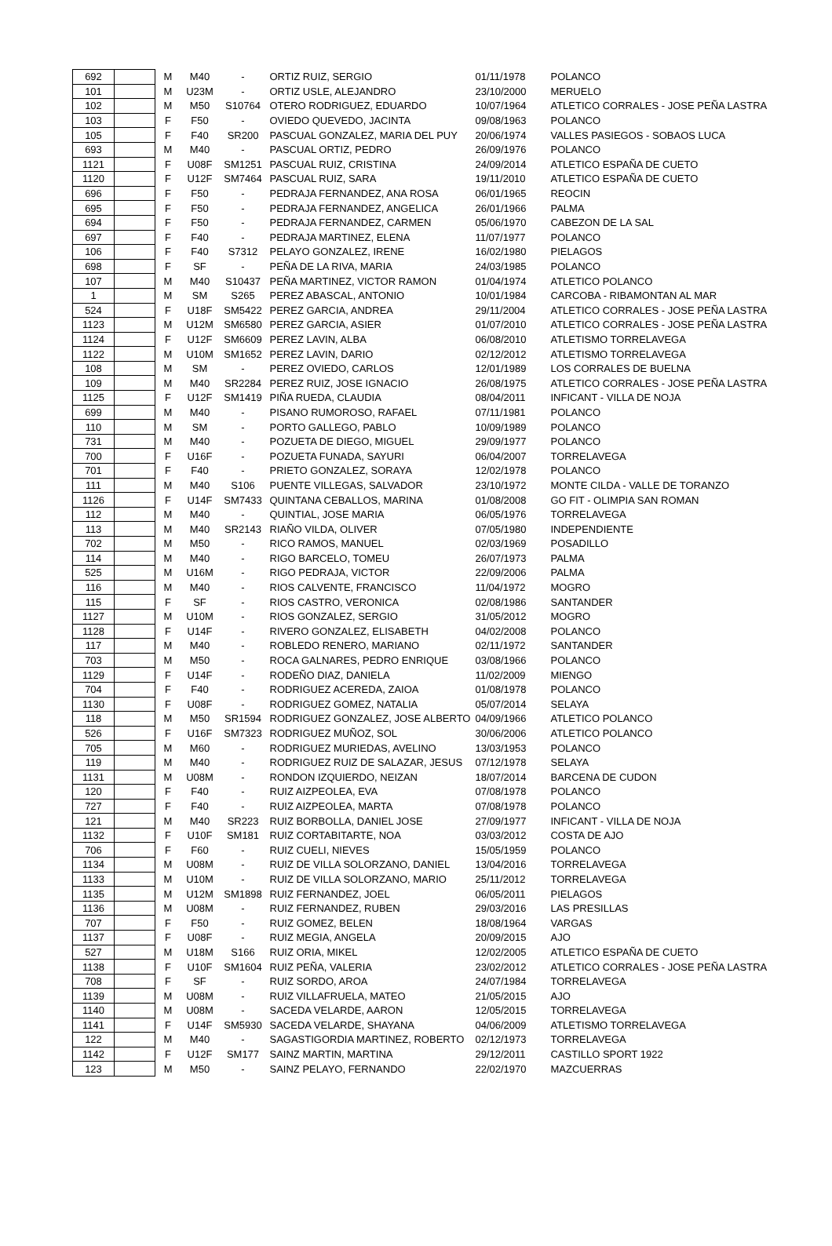| 692 | | M | M40 | - | ORTIZ RUIZ, SERGIO | 01/11/1978 | POLANCO |
| 101 | | M | U23M | - | ORTIZ USLE, ALEJANDRO | 23/10/2000 | MERUELO |
| 102 | | M | M50 | S10764 | OTERO RODRIGUEZ, EDUARDO | 10/07/1964 | ATLETICO CORRALES - JOSE PEÑA LASTRA |
| 103 | | F | F50 | - | OVIEDO QUEVEDO, JACINTA | 09/08/1963 | POLANCO |
| 105 | | F | F40 | SR200 | PASCUAL GONZALEZ, MARIA DEL PUY | 20/06/1974 | VALLES PASIEGOS - SOBAOS LUCA |
| 693 | | M | M40 | - | PASCUAL ORTIZ, PEDRO | 26/09/1976 | POLANCO |
| 1121 | | F | U08F | SM1251 | PASCUAL RUIZ, CRISTINA | 24/09/2014 | ATLETICO ESPAÑA DE CUETO |
| 1120 | | F | U12F | SM7464 | PASCUAL RUIZ, SARA | 19/11/2010 | ATLETICO ESPAÑA DE CUETO |
| 696 | | F | F50 | - | PEDRAJA FERNANDEZ, ANA ROSA | 06/01/1965 | REOCIN |
| 695 | | F | F50 | - | PEDRAJA FERNANDEZ, ANGELICA | 26/01/1966 | PALMA |
| 694 | | F | F50 | - | PEDRAJA FERNANDEZ, CARMEN | 05/06/1970 | CABEZON DE LA SAL |
| 697 | | F | F40 | - | PEDRAJA MARTINEZ, ELENA | 11/07/1977 | POLANCO |
| 106 | | F | F40 | S7312 | PELAYO GONZALEZ, IRENE | 16/02/1980 | PIELAGOS |
| 698 | | F | SF | - | PEÑA DE LA RIVA, MARIA | 24/03/1985 | POLANCO |
| 107 | | M | M40 | S10437 | PEÑA MARTINEZ, VICTOR RAMON | 01/04/1974 | ATLETICO POLANCO |
| 1 | | M | SM | S265 | PEREZ ABASCAL, ANTONIO | 10/01/1984 | CARCOBA - RIBAMONTAN AL MAR |
| 524 | | F | U18F | SM5422 | PEREZ GARCIA, ANDREA | 29/11/2004 | ATLETICO CORRALES - JOSE PEÑA LASTRA |
| 1123 | | M | U12M | SM6580 | PEREZ GARCIA, ASIER | 01/07/2010 | ATLETICO CORRALES - JOSE PEÑA LASTRA |
| 1124 | | F | U12F | SM6609 | PEREZ LAVIN, ALBA | 06/08/2010 | ATLETISMO TORRELAVEGA |
| 1122 | | M | U10M | SM1652 | PEREZ LAVIN, DARIO | 02/12/2012 | ATLETISMO TORRELAVEGA |
| 108 | | M | SM | - | PEREZ OVIEDO, CARLOS | 12/01/1989 | LOS CORRALES DE BUELNA |
| 109 | | M | M40 | SR2284 | PEREZ RUIZ, JOSE IGNACIO | 26/08/1975 | ATLETICO CORRALES - JOSE PEÑA LASTRA |
| 1125 | | F | U12F | SM1419 | PIÑA RUEDA, CLAUDIA | 08/04/2011 | INFICANT - VILLA DE NOJA |
| 699 | | M | M40 | - | PISANO RUMOROSO, RAFAEL | 07/11/1981 | POLANCO |
| 110 | | M | SM | - | PORTO GALLEGO, PABLO | 10/09/1989 | POLANCO |
| 731 | | M | M40 | - | POZUETA DE DIEGO, MIGUEL | 29/09/1977 | POLANCO |
| 700 | | F | U16F | - | POZUETA FUNADA, SAYURI | 06/04/2007 | TORRELAVEGA |
| 701 | | F | F40 | - | PRIETO GONZALEZ, SORAYA | 12/02/1978 | POLANCO |
| 111 | | M | M40 | S106 | PUENTE VILLEGAS, SALVADOR | 23/10/1972 | MONTE CILDA - VALLE DE TORANZO |
| 1126 | | F | U14F | SM7433 | QUINTANA CEBALLOS, MARINA | 01/08/2008 | GO FIT - OLIMPIA SAN ROMAN |
| 112 | | M | M40 | - | QUINTIAL, JOSE MARIA | 06/05/1976 | TORRELAVEGA |
| 113 | | M | M40 | SR2143 | RIAÑO VILDA, OLIVER | 07/05/1980 | INDEPENDIENTE |
| 702 | | M | M50 | - | RICO RAMOS, MANUEL | 02/03/1969 | POSADILLO |
| 114 | | M | M40 | - | RIGO BARCELO, TOMEU | 26/07/1973 | PALMA |
| 525 | | M | U16M | - | RIGO PEDRAJA, VICTOR | 22/09/2006 | PALMA |
| 116 | | M | M40 | - | RIOS CALVENTE, FRANCISCO | 11/04/1972 | MOGRO |
| 115 | | F | SF | - | RIOS CASTRO, VERONICA | 02/08/1986 | SANTANDER |
| 1127 | | M | U10M | - | RIOS GONZALEZ, SERGIO | 31/05/2012 | MOGRO |
| 1128 | | F | U14F | - | RIVERO GONZALEZ, ELISABETH | 04/02/2008 | POLANCO |
| 117 | | M | M40 | - | ROBLEDO RENERO, MARIANO | 02/11/1972 | SANTANDER |
| 703 | | M | M50 | - | ROCA GALNARES, PEDRO ENRIQUE | 03/08/1966 | POLANCO |
| 1129 | | F | U14F | - | RODEÑO DIAZ, DANIELA | 11/02/2009 | MIENGO |
| 704 | | F | F40 | - | RODRIGUEZ ACEREDA, ZAIOA | 01/08/1978 | POLANCO |
| 1130 | | F | U08F | - | RODRIGUEZ GOMEZ, NATALIA | 05/07/2014 | SELAYA |
| 118 | | M | M50 | SR1594 | RODRIGUEZ GONZALEZ, JOSE ALBERTO | 04/09/1966 | ATLETICO POLANCO |
| 526 | | F | U16F | SM7323 | RODRIGUEZ MUÑOZ, SOL | 30/06/2006 | ATLETICO POLANCO |
| 705 | | M | M60 | - | RODRIGUEZ MURIEDAS, AVELINO | 13/03/1953 | POLANCO |
| 119 | | M | M40 | - | RODRIGUEZ RUIZ DE SALAZAR, JESUS | 07/12/1978 | SELAYA |
| 1131 | | M | U08M | - | RONDON IZQUIERDO, NEIZAN | 18/07/2014 | BARCENA DE CUDON |
| 120 | | F | F40 | - | RUIZ AIZPEOLEA, EVA | 07/08/1978 | POLANCO |
| 727 | | F | F40 | - | RUIZ AIZPEOLEA, MARTA | 07/08/1978 | POLANCO |
| 121 | | M | M40 | SR223 | RUIZ BORBOLLA, DANIEL JOSE | 27/09/1977 | INFICANT - VILLA DE NOJA |
| 1132 | | F | U10F | SM181 | RUIZ CORTABITARTE, NOA | 03/03/2012 | COSTA DE AJO |
| 706 | | F | F60 | - | RUIZ CUELI, NIEVES | 15/05/1959 | POLANCO |
| 1134 | | M | U08M | - | RUIZ DE VILLA SOLORZANO, DANIEL | 13/04/2016 | TORRELAVEGA |
| 1133 | | M | U10M | - | RUIZ DE VILLA SOLORZANO, MARIO | 25/11/2012 | TORRELAVEGA |
| 1135 | | M | U12M | SM1898 | RUIZ FERNANDEZ, JOEL | 06/05/2011 | PIELAGOS |
| 1136 | | M | U08M | - | RUIZ FERNANDEZ, RUBEN | 29/03/2016 | LAS PRESILLAS |
| 707 | | F | F50 | - | RUIZ GOMEZ, BELEN | 18/08/1964 | VARGAS |
| 1137 | | F | U08F | - | RUIZ MEGIA, ANGELA | 20/09/2015 | AJO |
| 527 | | M | U18M | S166 | RUIZ ORIA, MIKEL | 12/02/2005 | ATLETICO ESPAÑA DE CUETO |
| 1138 | | F | U10F | SM1604 | RUIZ PEÑA, VALERIA | 23/02/2012 | ATLETICO CORRALES - JOSE PEÑA LASTRA |
| 708 | | F | SF | - | RUIZ SORDO, AROA | 24/07/1984 | TORRELAVEGA |
| 1139 | | M | U08M | - | RUIZ VILLAFRUELA, MATEO | 21/05/2015 | AJO |
| 1140 | | M | U08M | - | SACEDA VELARDE, AARON | 12/05/2015 | TORRELAVEGA |
| 1141 | | F | U14F | SM5930 | SACEDA VELARDE, SHAYANA | 04/06/2009 | ATLETISMO TORRELAVEGA |
| 122 | | M | M40 | - | SAGASTIGORDIA MARTINEZ, ROBERTO | 02/12/1973 | TORRELAVEGA |
| 1142 | | F | U12F | SM177 | SAINZ MARTIN, MARTINA | 29/12/2011 | CASTILLO SPORT 1922 |
| 123 | | M | M50 | - | SAINZ PELAYO, FERNANDO | 22/02/1970 | MAZCUERRAS |